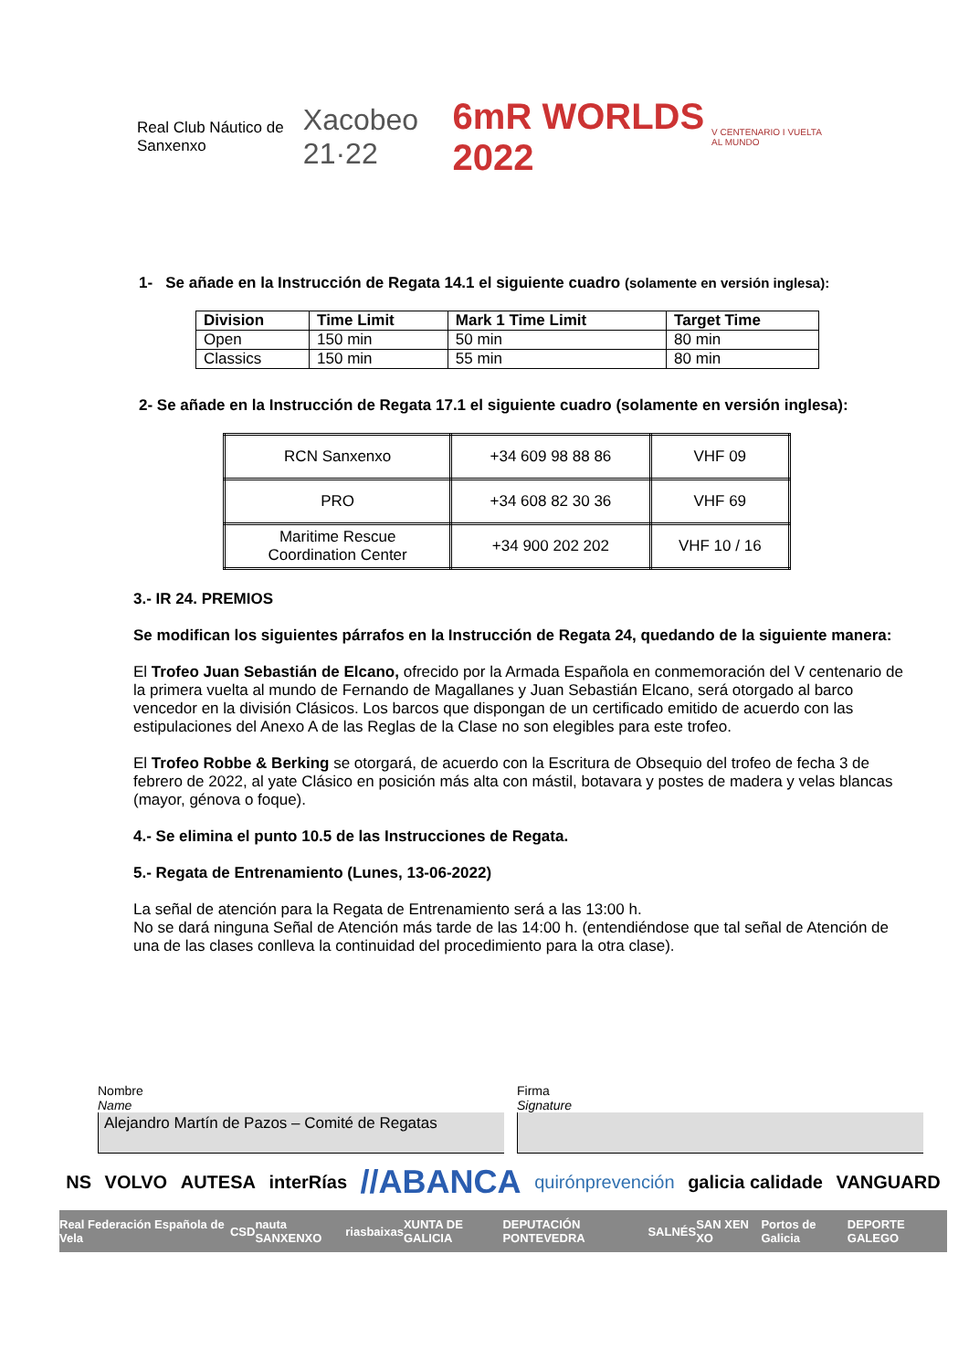Real Club Náutico de Sanxenxo Xacobeo 21·22 6mR WORLDS 2022 V CENTENARIO I VUELTA AL MUNDO
1- Se añade en la Instrucción de Regata 14.1 el siguiente cuadro (solamente en versión inglesa):
| Division | Time Limit | Mark 1 Time Limit | Target Time |
| --- | --- | --- | --- |
| Open | 150 min | 50 min | 80 min |
| Classics | 150 min | 55 min | 80 min |
2- Se añade en la Instrucción de Regata 17.1 el siguiente cuadro (solamente en versión inglesa):
| RCN Sanxenxo | +34 609 98 88 86 | VHF 09 |
| PRO | +34 608 82 30 36 | VHF 69 |
| Maritime Rescue Coordination Center | +34 900 202 202 | VHF 10 / 16 |
3.- IR 24. PREMIOS
Se modifican los siguientes párrafos en la Instrucción de Regata 24, quedando de la siguiente manera:
El Trofeo Juan Sebastián de Elcano, ofrecido por la Armada Española en conmemoración del V centenario de la primera vuelta al mundo de Fernando de Magallanes y Juan Sebastián Elcano, será otorgado al barco vencedor en la división Clásicos. Los barcos que dispongan de un certificado emitido de acuerdo con las estipulaciones del Anexo A de las Reglas de la Clase no son elegibles para este trofeo.
El Trofeo Robbe & Berking se otorgará, de acuerdo con la Escritura de Obsequio del trofeo de fecha 3 de febrero de 2022, al yate Clásico en posición más alta con mástil, botavara y postes de madera y velas blancas (mayor, génova o foque).
4.- Se elimina el punto 10.5 de las Instrucciones de Regata.
5.- Regata de Entrenamiento (Lunes, 13-06-2022)
La señal de atención para la Regata de Entrenamiento será a las 13:00 h.
No se dará ninguna Señal de Atención más tarde de las 14:00 h. (entendiéndose que tal señal de Atención de una de las clases conlleva la continuidad del procedimiento para la otra clase).
Nombre
Name
Alejandro Martín de Pazos – Comité de Regatas
Firma
Signature
NS VOLVO AUTESA interRías //ABANCA quirónprevención galicia calidade VANGUARD
Real Federación Española de Vela CSD nauta SANXENXO riasbaixas XUNTA DE GALICIA DEPUTACIÓN PONTEVEDRA SALNÉS SAN XEN XO Portos de Galicia DEPORTE GALEGO